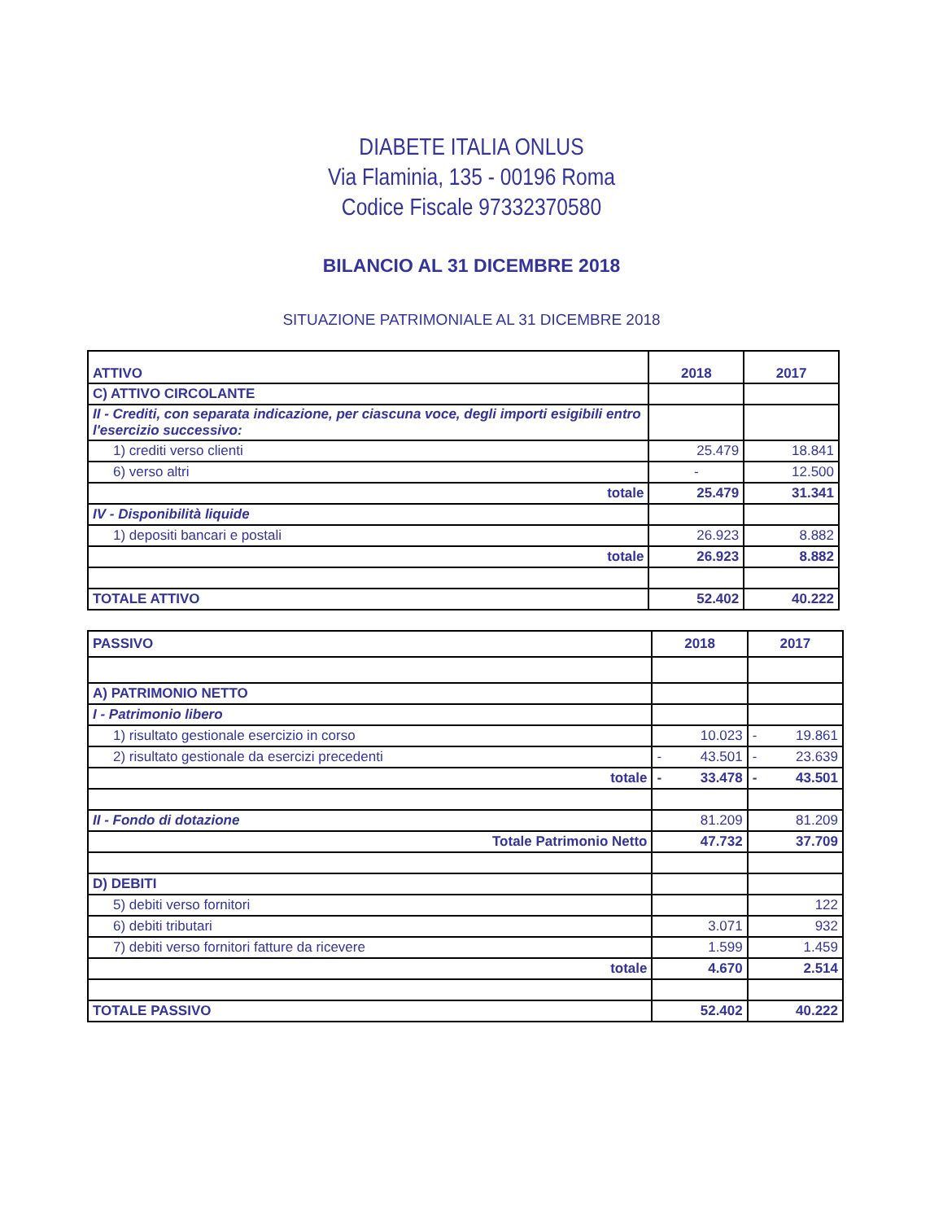DIABETE ITALIA ONLUS
Via Flaminia, 135 - 00196 Roma
Codice Fiscale 97332370580
BILANCIO AL 31 DICEMBRE 2018
SITUAZIONE PATRIMONIALE AL 31 DICEMBRE 2018
| ATTIVO | 2018 | 2017 |
| C) ATTIVO CIRCOLANTE | | |
| II - Crediti, con separata indicazione, per ciascuna voce, degli importi esigibili entro l'esercizio successivo: | | |
| 1) crediti verso clienti | 25.479 | 18.841 |
| 6) verso altri | - | 12.500 |
| totale | 25.479 | 31.341 |
| IV - Disponibilità liquide | | |
| 1) depositi bancari e postali | 26.923 | 8.882 |
| totale | 26.923 | 8.882 |
| TOTALE ATTIVO | 52.402 | 40.222 |
| PASSIVO | 2018 | 2017 |
| A) PATRIMONIO NETTO | | |
| I - Patrimonio libero | | |
| 1) risultato gestionale esercizio in corso | 10.023 | - 19.861 |
| 2) risultato gestionale da esercizi precedenti | - 43.501 | - 23.639 |
| totale | - 33.478 | - 43.501 |
| II - Fondo di dotazione | 81.209 | 81.209 |
| Totale Patrimonio Netto | 47.732 | 37.709 |
| D) DEBITI | | |
| 5) debiti verso fornitori | | 122 |
| 6) debiti tributari | 3.071 | 932 |
| 7) debiti verso fornitori fatture da ricevere | 1.599 | 1.459 |
| totale | 4.670 | 2.514 |
| TOTALE PASSIVO | 52.402 | 40.222 |